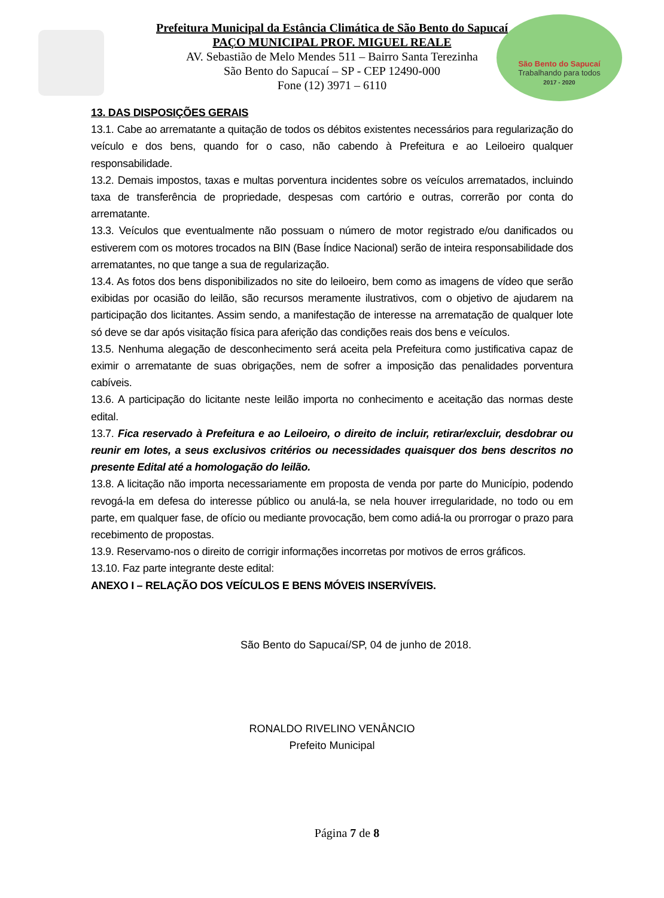São Bento do Sapucaí
Trabalhando para todos
2017 - 2020
Prefeitura Municipal da Estância Climática de São Bento do Sapucaí
PAÇO MUNICIPAL PROF. MIGUEL REALE
AV. Sebastião de Melo Mendes 511 – Bairro Santa Terezinha
São Bento do Sapucaí – SP - CEP 12490-000
Fone (12) 3971 – 6110
13. DAS DISPOSIÇÕES GERAIS
13.1. Cabe ao arrematante a quitação de todos os débitos existentes necessários para regularização do veículo e dos bens, quando for o caso, não cabendo à Prefeitura e ao Leiloeiro qualquer responsabilidade.
13.2. Demais impostos, taxas e multas porventura incidentes sobre os veículos arrematados, incluindo taxa de transferência de propriedade, despesas com cartório e outras, correrão por conta do arrematante.
13.3. Veículos que eventualmente não possuam o número de motor registrado e/ou danificados ou estiverem com os motores trocados na BIN (Base Índice Nacional) serão de inteira responsabilidade dos arrematantes, no que tange a sua de regularização.
13.4. As fotos dos bens disponibilizados no site do leiloeiro, bem como as imagens de vídeo que serão exibidas por ocasião do leilão, são recursos meramente ilustrativos, com o objetivo de ajudarem na participação dos licitantes. Assim sendo, a manifestação de interesse na arrematação de qualquer lote só deve se dar após visitação física para aferição das condições reais dos bens e veículos.
13.5. Nenhuma alegação de desconhecimento será aceita pela Prefeitura como justificativa capaz de eximir o arrematante de suas obrigações, nem de sofrer a imposição das penalidades porventura cabíveis.
13.6. A participação do licitante neste leilão importa no conhecimento e aceitação das normas deste edital.
13.7. Fica reservado à Prefeitura e ao Leiloeiro, o direito de incluir, retirar/excluir, desdobrar ou reunir em lotes, a seus exclusivos critérios ou necessidades quaisquer dos bens descritos no presente Edital até a homologação do leilão.
13.8. A licitação não importa necessariamente em proposta de venda por parte do Município, podendo revogá-la em defesa do interesse público ou anulá-la, se nela houver irregularidade, no todo ou em parte, em qualquer fase, de ofício ou mediante provocação, bem como adiá-la ou prorrogar o prazo para recebimento de propostas.
13.9. Reservamo-nos o direito de corrigir informações incorretas por motivos de erros gráficos.
13.10. Faz parte integrante deste edital:
ANEXO I – RELAÇÃO DOS VEÍCULOS E BENS MÓVEIS INSERVÍVEIS.
São Bento do Sapucaí/SP, 04 de junho de 2018.
RONALDO RIVELINO VENÂNCIO
Prefeito Municipal
Página 7 de 8